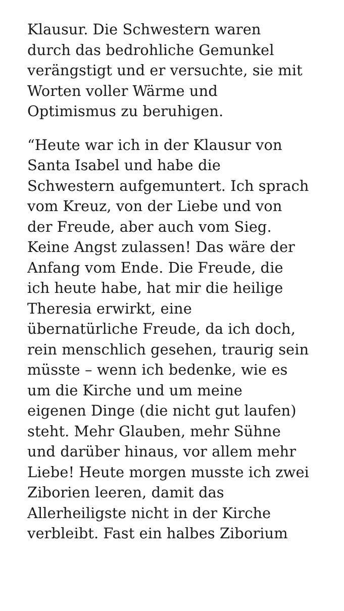Klausur. Die Schwestern waren
durch das bedrohliche Gemunkel
verängstigt und er versuchte, sie mit
Worten voller Wärme und
Optimismus zu beruhigen.
“Heute war ich in der Klausur von
Santa Isabel und habe die
Schwestern aufgemuntert. Ich sprach
vom Kreuz, von der Liebe und von
der Freude, aber auch vom Sieg.
Keine Angst zulassen! Das wäre der
Anfang vom Ende. Die Freude, die
ich heute habe, hat mir die heilige
Theresia erwirkt, eine
übernatürliche Freude, da ich doch,
rein menschlich gesehen, traurig sein
müsste – wenn ich bedenke, wie es
um die Kirche und um meine
eigenen Dinge (die nicht gut laufen)
steht. Mehr Glauben, mehr Sühne
und darüber hinaus, vor allem mehr
Liebe! Heute morgen musste ich zwei
Ziborien leeren, damit das
Allerheiligste nicht in der Kirche
verbleibt. Fast ein halbes Ziborium